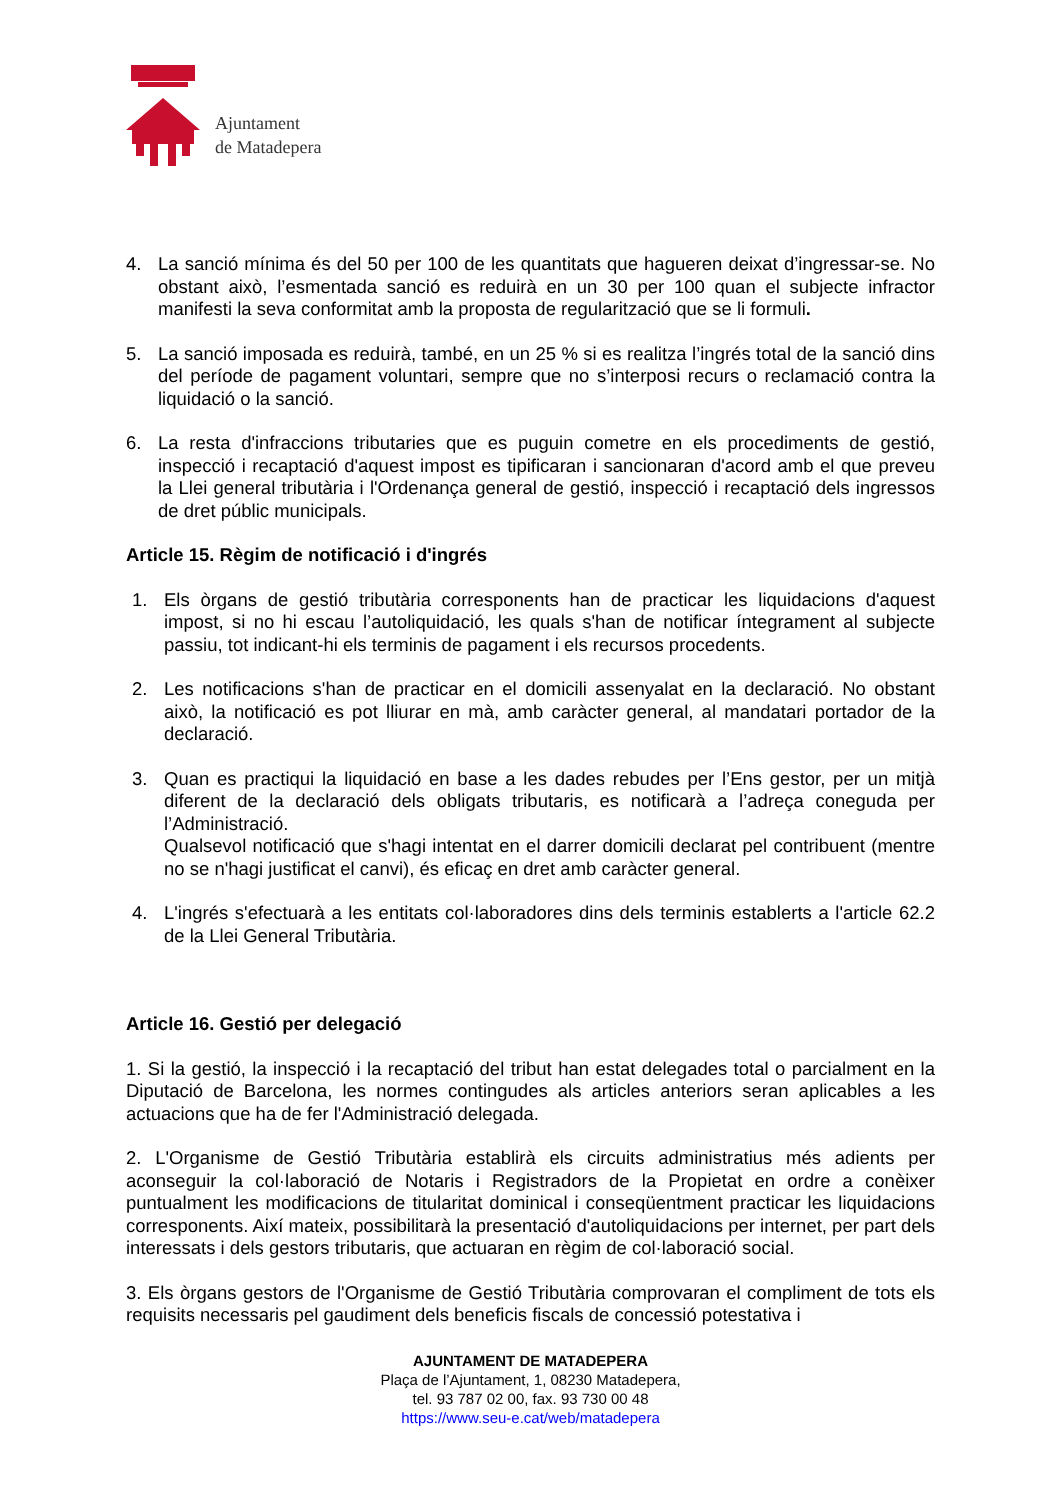Ajuntament
de Matadepera
4. La sanció mínima és del 50 per 100 de les quantitats que hagueren deixat d’ingressar-se. No obstant això, l’esmentada sanció es reduirà en un 30 per 100 quan el subjecte infractor manifesti la seva conformitat amb la proposta de regularització que se li formuli.
5. La sanció imposada es reduirà, també, en un 25 % si es realitza l’ingrés total de la sanció dins del període de pagament voluntari, sempre que no s’interposi recurs o reclamació contra la liquidació o la sanció.
6. La resta d'infraccions tributaries que es puguin cometre en els procediments de gestió, inspecció i recaptació d'aquest impost es tipificaran i sancionaran d'acord amb el que preveu la Llei general tributària i l'Ordenança general de gestió, inspecció i recaptació dels ingressos de dret públic municipals.
Article 15. Règim de notificació i d'ingrés
1. Els òrgans de gestió tributària corresponents han de practicar les liquidacions d'aquest impost, si no hi escau l’autoliquidació, les quals s'han de notificar íntegrament al subjecte passiu, tot indicant-hi els terminis de pagament i els recursos procedents.
2. Les notificacions s'han de practicar en el domicili assenyalat en la declaració. No obstant això, la notificació es pot lliurar en mà, amb caràcter general, al mandatari portador de la declaració.
3. Quan es practiqui la liquidació en base a les dades rebudes per l’Ens gestor, per un mitjà diferent de la declaració dels obligats tributaris, es notificarà a l’adreça coneguda per l’Administració.
Qualsevol notificació que s'hagi intentat en el darrer domicili declarat pel contribuent (mentre no se n'hagi justificat el canvi), és eficaç en dret amb caràcter general.
4. L'ingrés s'efectuarà a les entitats col·laboradores dins dels terminis establerts a l'article 62.2 de la Llei General Tributària.
Article 16. Gestió per delegació
1. Si la gestió, la inspecció i la recaptació del tribut han estat delegades total o parcialment en la Diputació de Barcelona, les normes contingudes als articles anteriors seran aplicables a les actuacions que ha de fer l'Administració delegada.
2. L'Organisme de Gestió Tributària establirà els circuits administratius més adients per aconseguir la col·laboració de Notaris i Registradors de la Propietat en ordre a conèixer puntualment les modificacions de titularitat dominical i conseqüentment practicar les liquidacions corresponents. Així mateix, possibilitarà la presentació d'autoliquidacions per internet, per part dels interessats i dels gestors tributaris, que actuaran en règim de col·laboració social.
3. Els òrgans gestors de l'Organisme de Gestió Tributària comprovaran el compliment de tots els requisits necessaris pel gaudiment dels beneficis fiscals de concessió potestativa i
AJUNTAMENT DE MATADEPERA
Plaça de l’Ajuntament, 1, 08230 Matadepera,
tel. 93 787 02 00, fax. 93 730 00 48
https://www.seu-e.cat/web/matadepera